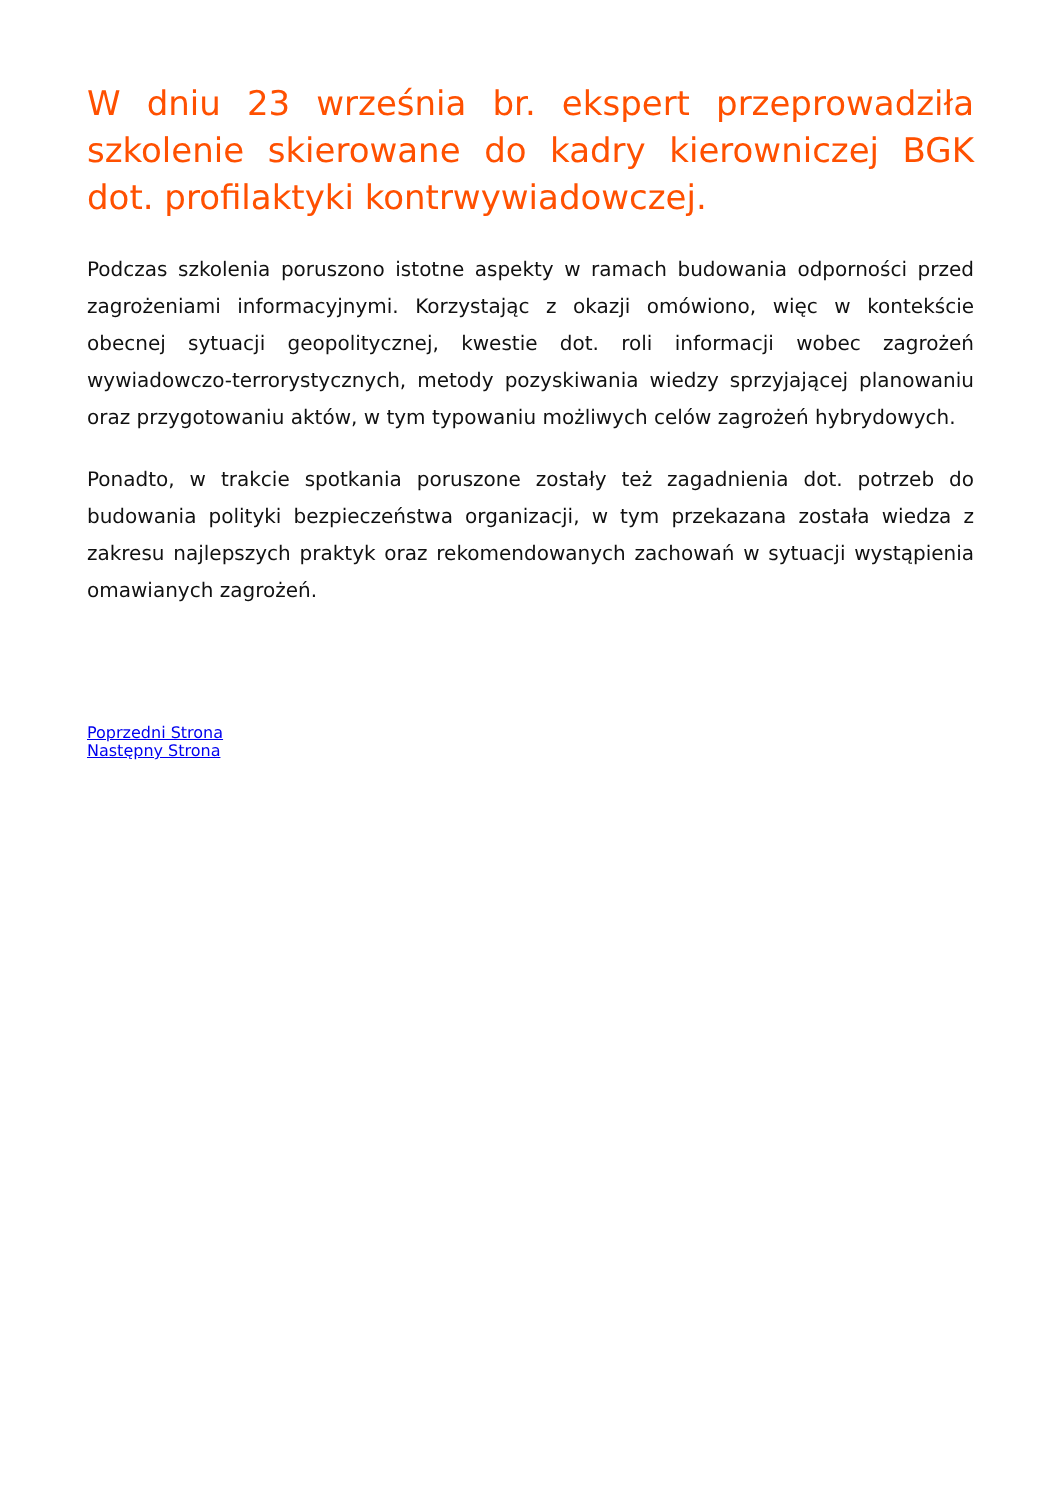W dniu 23 września br. ekspert przeprowadziła szkolenie skierowane do kadry kierowniczej BGK dot. profilaktyki kontrwywiadowczej.
Podczas szkolenia poruszono istotne aspekty w ramach budowania odporności przed zagrożeniami informacyjnymi. Korzystając z okazji omówiono, więc w kontekście obecnej sytuacji geopolitycznej, kwestie dot. roli informacji wobec zagrożeń wywiadowczo-terrorystycznych, metody pozyskiwania wiedzy sprzyjającej planowaniu oraz przygotowaniu aktów, w tym typowaniu możliwych celów zagrożeń hybrydowych.
Ponadto, w trakcie spotkania poruszone zostały też zagadnienia dot. potrzeb do budowania polityki bezpieczeństwa organizacji, w tym przekazana została wiedza z zakresu najlepszych praktyk oraz rekomendowanych zachowań w sytuacji wystąpienia omawianych zagrożeń.
Poprzedni Strona
Następny Strona